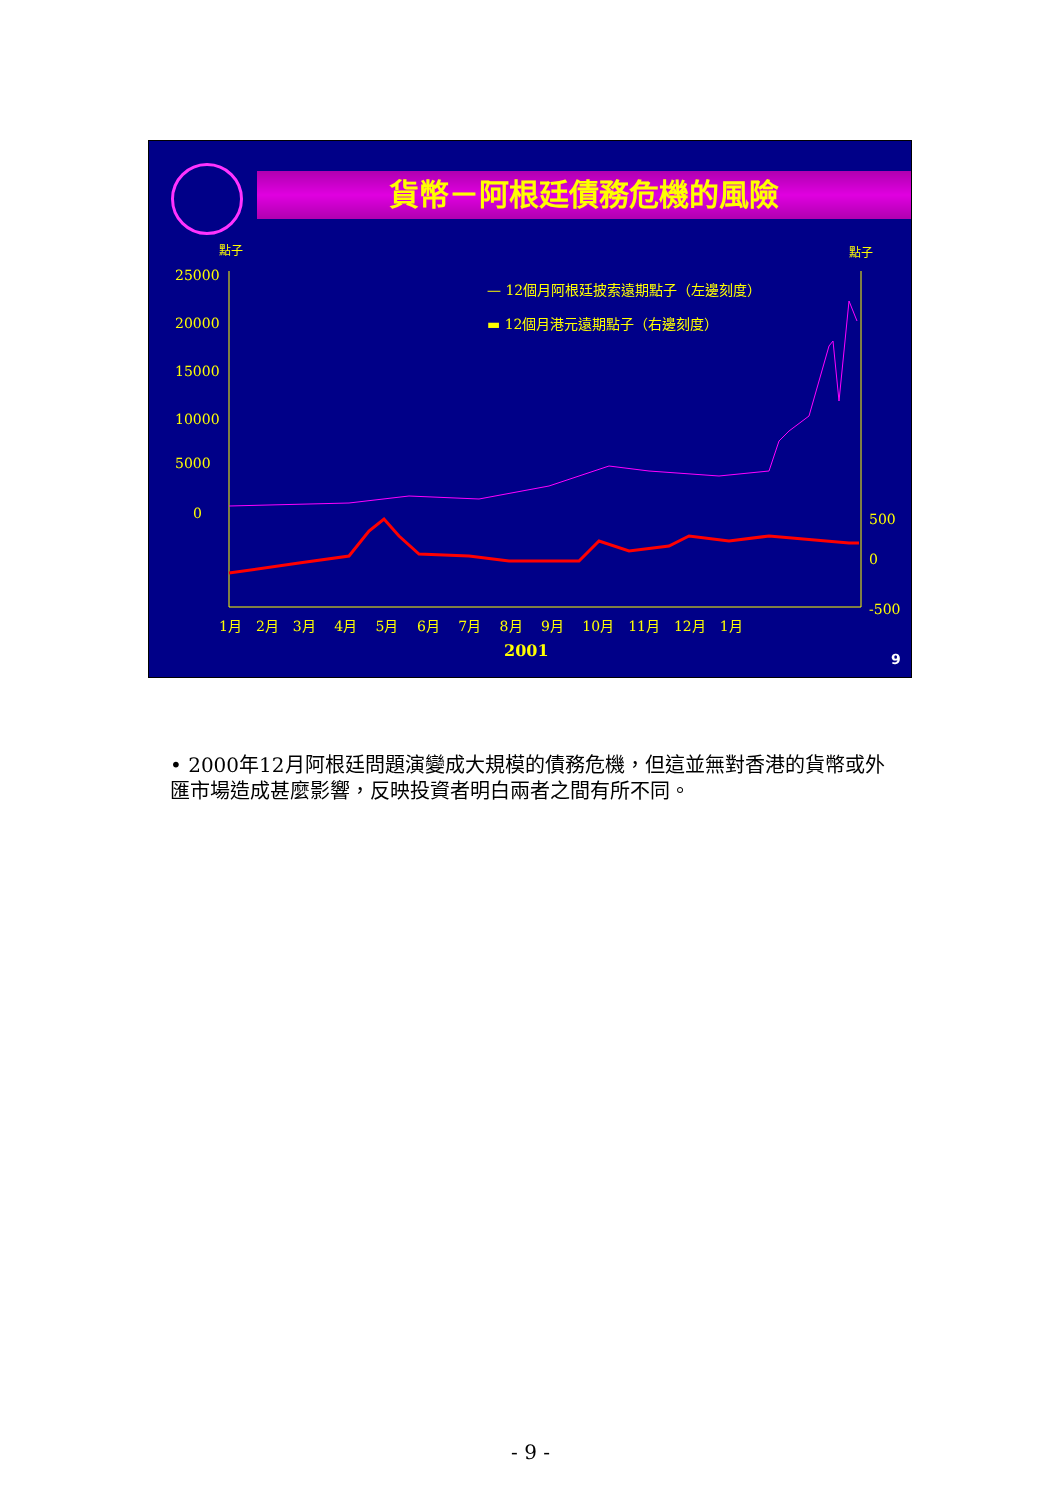貨幣－阿根廷債務危機的風險
點子 點子
— 12個月阿根廷披索遠期點子（左邊刻度）
▬ 12個月港元遠期點子（右邊刻度）
25000
20000
15000
10000
5000
0 500
0
-500
1月　2月　3月　 4月　 5月　 6月　 7月　 8月　 9月　 10月　11月　12月　1月
2001 9
• 2000年12月阿根廷問題演變成大規模的債務危機，但這並無對香港的貨幣或外匯市場造成甚麼影響，反映投資者明白兩者之間有所不同。
- 9 -